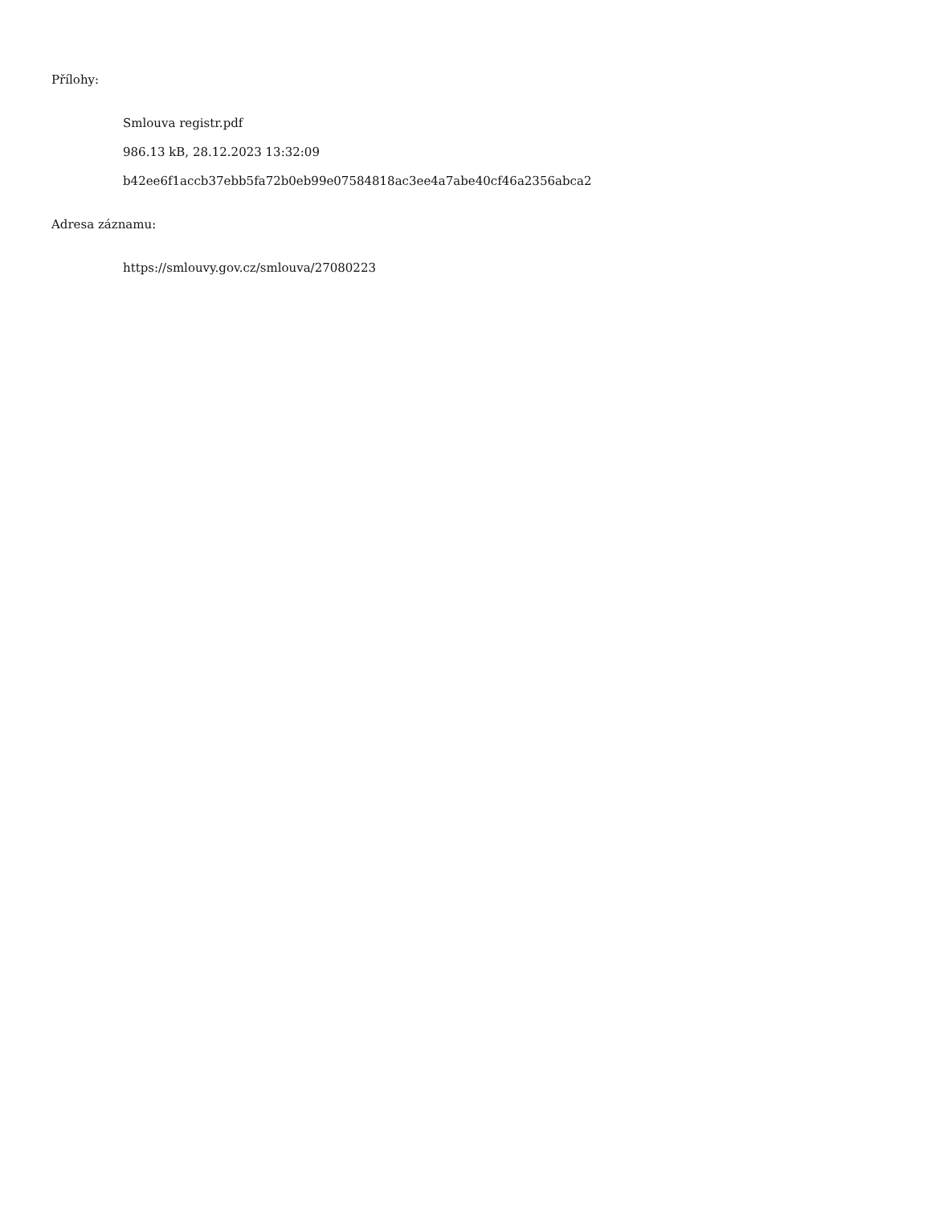Přílohy:
Smlouva registr.pdf
986.13 kB, 28.12.2023 13:32:09
b42ee6f1accb37ebb5fa72b0eb99e07584818ac3ee4a7abe40cf46a2356abca2
Adresa záznamu:
https://smlouvy.gov.cz/smlouva/27080223